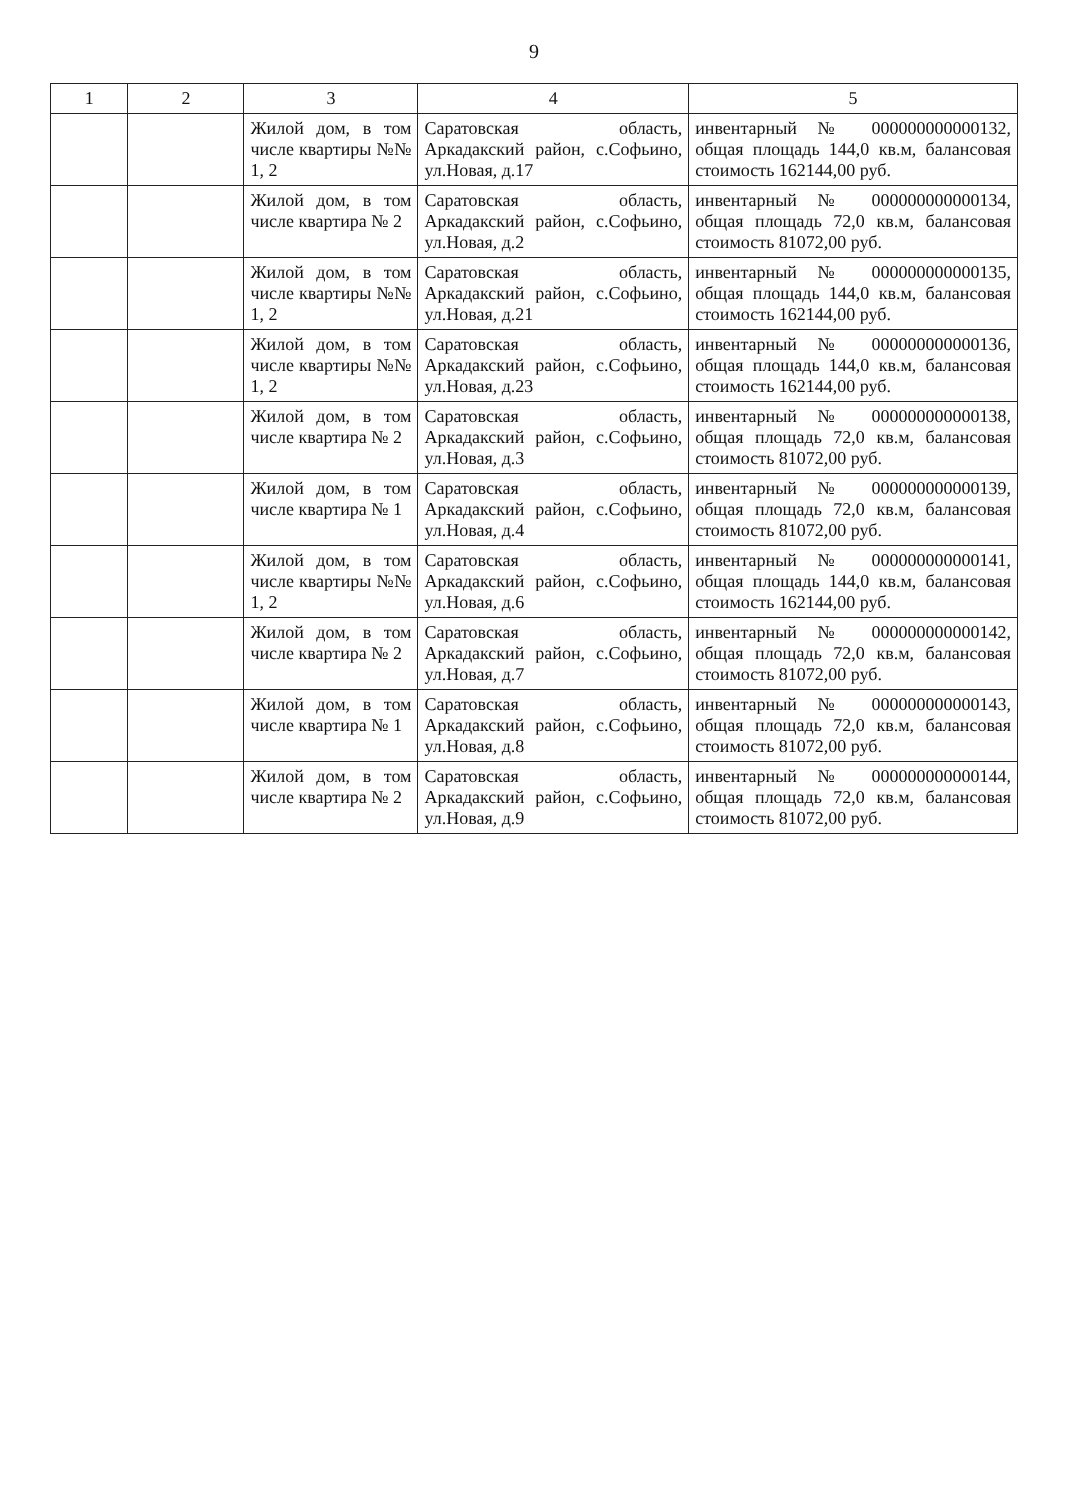9
| 1 | 2 | 3 | 4 | 5 |
| --- | --- | --- | --- | --- |
| | | Жилой дом, в том числе квартиры №№ 1, 2 | Саратовская область, Аркадакский район, с.Софьино, ул.Новая, д.17 | инвентарный № 000000000000132, общая площадь 144,0 кв.м, балансовая стоимость 162144,00 руб. |
| | | Жилой дом, в том числе квартира № 2 | Саратовская область, Аркадакский район, с.Софьино, ул.Новая, д.2 | инвентарный № 000000000000134, общая площадь 72,0 кв.м, балансовая стоимость 81072,00 руб. |
| | | Жилой дом, в том числе квартиры №№ 1, 2 | Саратовская область, Аркадакский район, с.Софьино, ул.Новая, д.21 | инвентарный № 000000000000135, общая площадь 144,0 кв.м, балансовая стоимость 162144,00 руб. |
| | | Жилой дом, в том числе квартиры №№ 1, 2 | Саратовская область, Аркадакский район, с.Софьино, ул.Новая, д.23 | инвентарный № 000000000000136, общая площадь 144,0 кв.м, балансовая стоимость 162144,00 руб. |
| | | Жилой дом, в том числе квартира № 2 | Саратовская область, Аркадакский район, с.Софьино, ул.Новая, д.3 | инвентарный № 000000000000138, общая площадь 72,0 кв.м, балансовая стоимость 81072,00 руб. |
| | | Жилой дом, в том числе квартира № 1 | Саратовская область, Аркадакский район, с.Софьино, ул.Новая, д.4 | инвентарный № 000000000000139, общая площадь 72,0 кв.м, балансовая стоимость 81072,00 руб. |
| | | Жилой дом, в том числе квартиры №№ 1, 2 | Саратовская область, Аркадакский район, с.Софьино, ул.Новая, д.6 | инвентарный № 000000000000141, общая площадь 144,0 кв.м, балансовая стоимость 162144,00 руб. |
| | | Жилой дом, в том числе квартира № 2 | Саратовская область, Аркадакский район, с.Софьино, ул.Новая, д.7 | инвентарный № 000000000000142, общая площадь 72,0 кв.м, балансовая стоимость 81072,00 руб. |
| | | Жилой дом, в том числе квартира № 1 | Саратовская область, Аркадакский район, с.Софьино, ул.Новая, д.8 | инвентарный № 000000000000143, общая площадь 72,0 кв.м, балансовая стоимость 81072,00 руб. |
| | | Жилой дом, в том числе квартира № 2 | Саратовская область, Аркадакский район, с.Софьино, ул.Новая, д.9 | инвентарный № 000000000000144, общая площадь 72,0 кв.м, балансовая стоимость 81072,00 руб. |